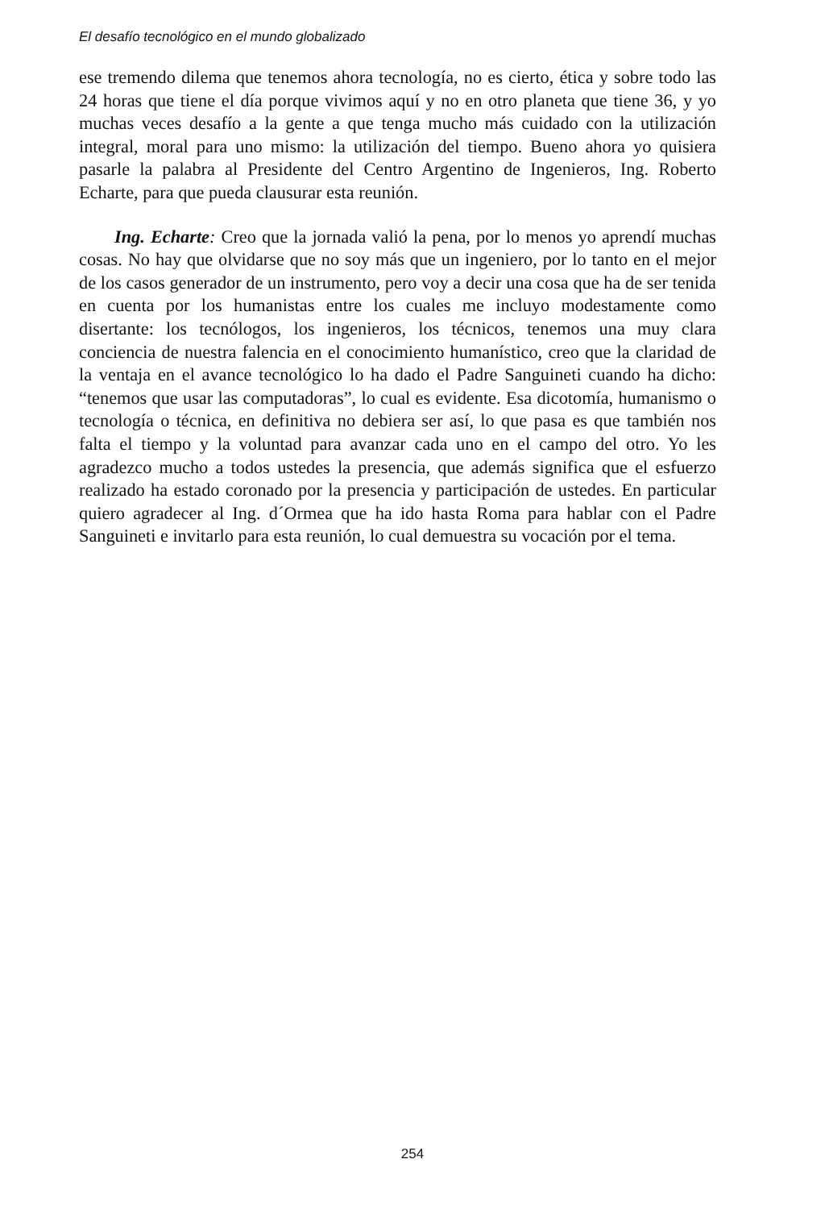El desafío tecnológico en el mundo globalizado
ese tremendo dilema que tenemos ahora tecnología, no es cierto, ética y sobre todo las 24 horas que tiene el día porque vivimos aquí y no en otro planeta que tiene 36, y yo muchas veces desafío a la gente a que tenga mucho más cuidado con la utilización integral, moral para uno mismo: la utilización del tiempo. Bueno ahora yo quisiera pasarle la palabra al Presidente del Centro Argentino de Ingenieros, Ing. Roberto Echarte, para que pueda clausurar esta reunión.
Ing. Echarte: Creo que la jornada valió la pena, por lo menos yo aprendí muchas cosas. No hay que olvidarse que no soy más que un ingeniero, por lo tanto en el mejor de los casos generador de un instrumento, pero voy a decir una cosa que ha de ser tenida en cuenta por los humanistas entre los cuales me incluyo modestamente como disertante: los tecnólogos, los ingenieros, los técnicos, tenemos una muy clara conciencia de nuestra falencia en el conocimiento humanístico, creo que la claridad de la ventaja en el avance tecnológico lo ha dado el Padre Sanguineti cuando ha dicho: “tenemos que usar las computadoras”, lo cual es evidente. Esa dicotomía, humanismo o tecnología o técnica, en definitiva no debiera ser así, lo que pasa es que también nos falta el tiempo y la voluntad para avanzar cada uno en el campo del otro. Yo les agradezco mucho a todos ustedes la presencia, que además significa que el esfuerzo realizado ha estado coronado por la presencia y participación de ustedes. En particular quiero agradecer al Ing. d´Ormea que ha ido hasta Roma para hablar con el Padre Sanguineti e invitarlo para esta reunión, lo cual demuestra su vocación por el tema.
254